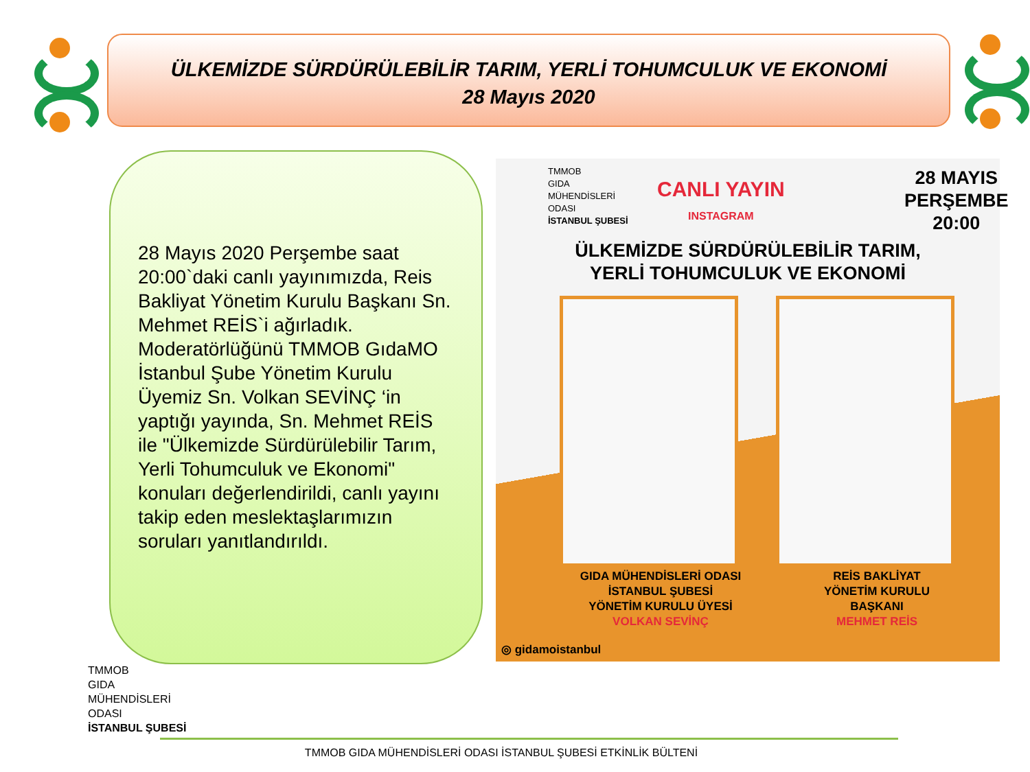ÜLKEMİZDE SÜRDÜRÜLEBİLİR TARIM, YERLİ TOHUMCULUK VE EKONOMİ
28 Mayıs 2020
28 Mayıs 2020 Perşembe saat 20:00`daki canlı yayınımızda, Reis Bakliyat Yönetim Kurulu Başkanı Sn. Mehmet REİS`i ağırladık. Moderatörlüğünü TMMOB GıdaMO İstanbul Şube Yönetim Kurulu Üyemiz Sn. Volkan SEVİNÇ ‘in yaptığı yayında, Sn. Mehmet REİS ile "Ülkemizde Sürdürülebilir Tarım, Yerli Tohumculuk ve Ekonomi" konuları değerlendirildi, canlı yayını takip eden meslektaşlarımızın soruları yanıtlandırıldı.
TMMOB
GIDA
MÜHENDİSLERİ
ODASI
İSTANBUL ŞUBESİ
CANLI YAYIN
INSTAGRAM
28 MAYIS
PERŞEMBE
20:00
ÜLKEMİZDE SÜRDÜRÜLEBİLİR TARIM,
YERLİ TOHUMCULUK VE EKONOMİ
GIDA MÜHENDİSLERİ ODASI
İSTANBUL ŞUBESİ
YÖNETİM KURULU ÜYESİ
VOLKAN SEVİNÇ
REİS BAKLİYAT
YÖNETİM KURULU
BAŞKANI
MEHMET REİS
◎ gidamoistanbul
TMMOB
GIDA
MÜHENDİSLERİ
ODASI
İSTANBUL ŞUBESİ
TMMOB GIDA MÜHENDİSLERİ ODASI İSTANBUL ŞUBESİ ETKİNLİK BÜLTENİ